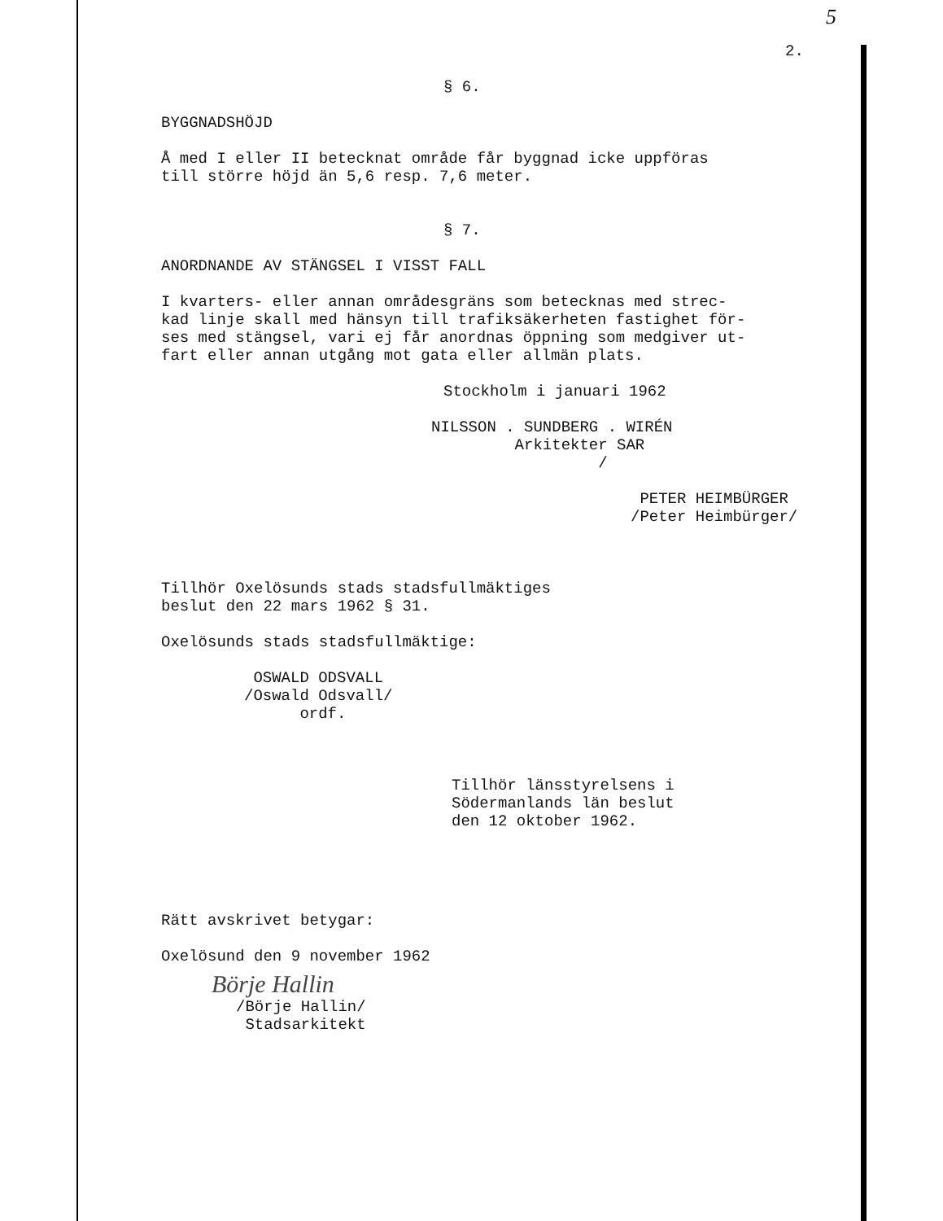5
2.
§ 6.
BYGGNADSHÖJD
Å med I eller II betecknat område får byggnad icke uppföras till större höjd än 5,6 resp. 7,6 meter.
§ 7.
ANORDNANDE AV STÄNGSEL I VISST FALL
I kvarters- eller annan områdesgräns som betecknas med strec- kad linje skall med hänsyn till trafiksäkerheten fastighet för- ses med stängsel, vari ej får anordnas öppning som medgiver ut- fart eller annan utgång mot gata eller allmän plats.
Stockholm i januari 1962
NILSSON . SUNDBERG . WIRÉN Arkitekter SAR /
PETER HEIMBÜRGER /Peter Heimbürger/
Tillhör Oxelösunds stads stadsfullmäktiges beslut den 22 mars 1962 § 31.
Oxelösunds stads stadsfullmäktige:
OSWALD ODSVALL /Oswald Odsvall/ ordf.
Tillhör länsstyrelsens i Södermanlands län beslut den 12 oktober 1962.
Rätt avskrivet betygar:
Oxelösund den 9 november 1962
Börje Hallin
/Börje Hallin/ Stadsarkitekt